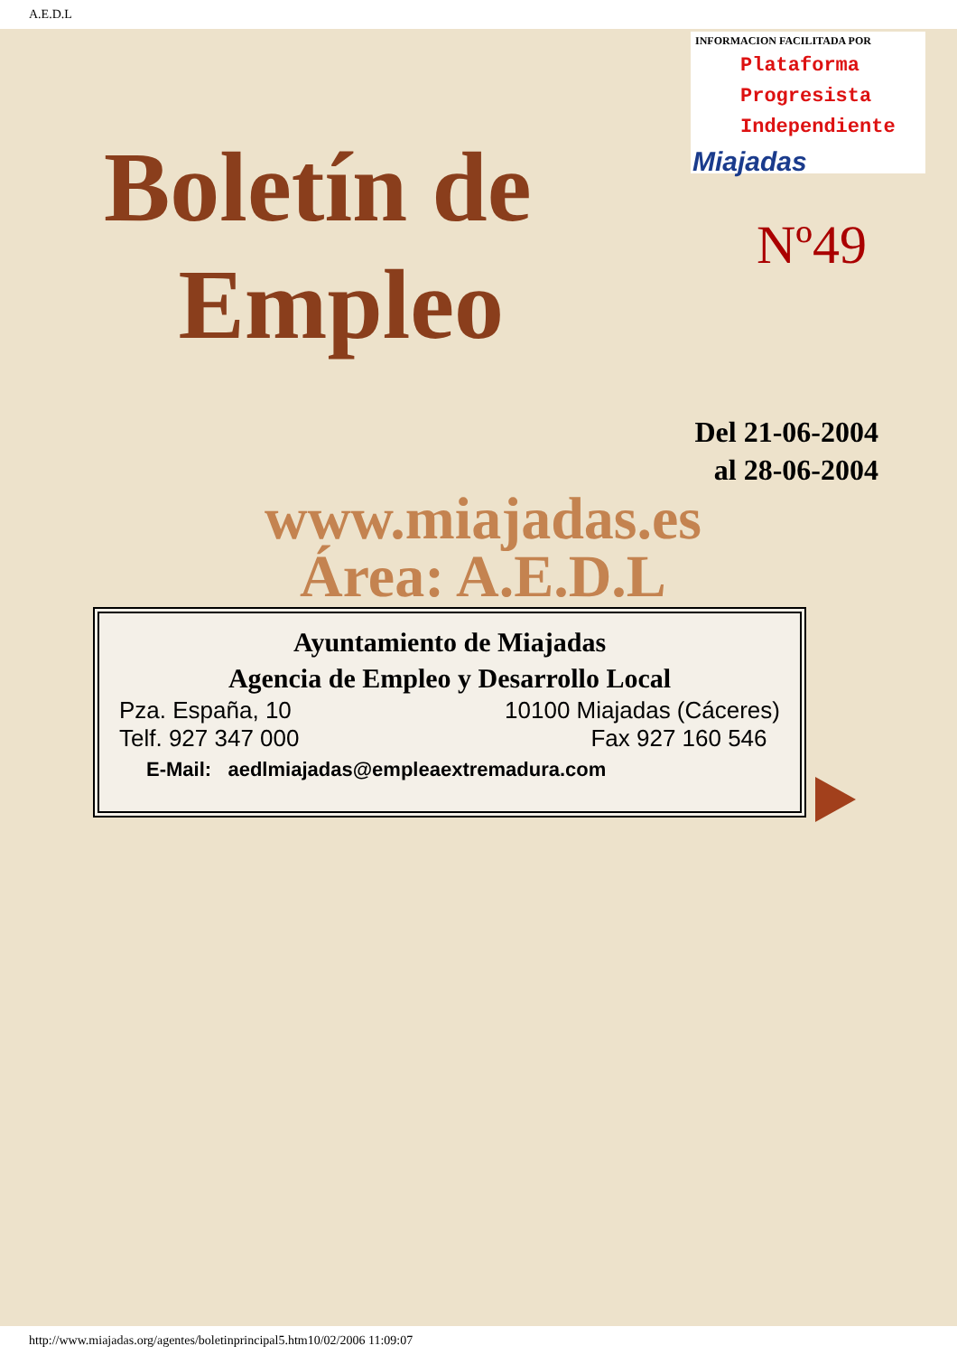A.E.D.L
INFORMACION FACILITADA POR
Plataforma
Progresista
Independiente
Miajadas
Boletín de
Empleo
Nº49
Del 21-06-2004
al 28-06-2004
www.miajadas.es
Área: A.E.D.L
Ayuntamiento de Miajadas
Agencia de Empleo y Desarrollo Local
Pza. España, 10 10100 Miajadas (Cáceres)
Telf. 927 347 000 Fax 927 160 546
E-Mail: aedlmiajadas@empleaextremadura.com
http://www.miajadas.org/agentes/boletinprincipal5.htm10/02/2006 11:09:07